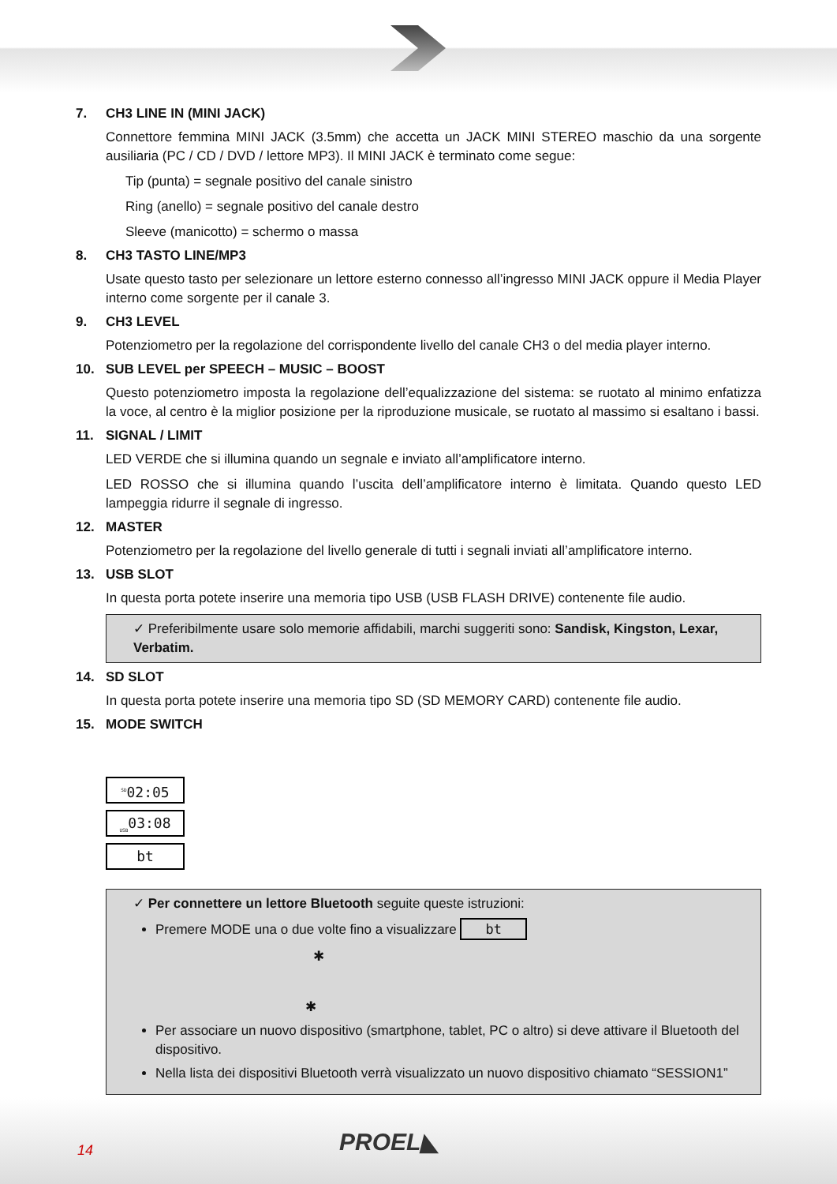7. CH3 LINE IN (MINI JACK)
Connettore femmina MINI JACK (3.5mm) che accetta un JACK MINI STEREO maschio da una sorgente ausiliaria (PC / CD / DVD / lettore MP3). Il MINI JACK è terminato come segue:
Tip (punta) = segnale positivo del canale sinistro
Ring (anello) = segnale positivo del canale destro
Sleeve (manicotto) = schermo o massa
8. CH3 TASTO LINE/MP3
Usate questo tasto per selezionare un lettore esterno connesso all’ingresso MINI JACK oppure il Media Player interno come sorgente per il canale 3.
9. CH3 LEVEL
Potenziometro per la regolazione del corrispondente livello del canale CH3 o del media player interno.
10. SUB LEVEL per SPEECH – MUSIC – BOOST
Questo potenziometro imposta la regolazione dell’equalizzazione del sistema: se ruotato al minimo enfatizza la voce, al centro è la miglior posizione per la riproduzione musicale, se ruotato al massimo si esaltano i bassi.
11. SIGNAL / LIMIT
LED VERDE che si illumina quando un segnale e inviato all’amplificatore interno.
LED ROSSO che si illumina quando l’uscita dell’amplificatore interno è limitata. Quando questo LED lampeggia ridurre il segnale di ingresso.
12. MASTER
Potenziometro per la regolazione del livello generale di tutti i segnali inviati all’amplificatore interno.
13. USB SLOT
In questa porta potete inserire una memoria tipo USB (USB FLASH DRIVE) contenente file audio.
✓ Preferibilmente usare solo memorie affidabili, marchi suggeriti sono: Sandisk, Kingston, Lexar, Verbatim.
14. SD SLOT
In questa porta potete inserire una memoria tipo SD (SD MEMORY CARD) contenente file audio.
15. MODE SWITCH
<sup>SD</sup>02:05
<sub>USB</sub>03:08
bt
✓ Per connettere un lettore Bluetooth seguite queste istruzioni:
Premere MODE una o due volte fino a visualizzare bt
✱
✱
Per associare un nuovo dispositivo (smartphone, tablet, PC o altro) si deve attivare il Bluetooth del dispositivo.
Nella lista dei dispositivi Bluetooth verrà visualizzato un nuovo dispositivo chiamato “SESSION1”
14 PROEL◣